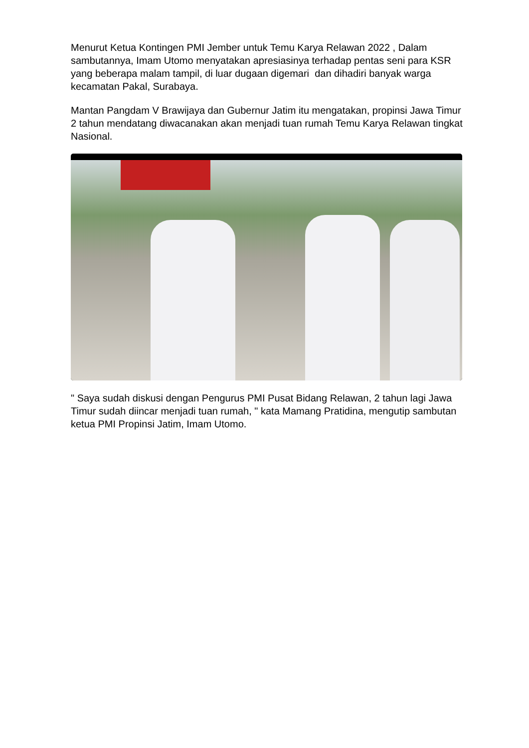Menurut Ketua Kontingen PMI Jember untuk Temu Karya Relawan 2022 , Dalam sambutannya, Imam Utomo menyatakan apresiasinya terhadap pentas seni para KSR yang beberapa malam tampil, di luar dugaan digemari dan dihadiri banyak warga kecamatan Pakal, Surabaya.
Mantan Pangdam V Brawijaya dan Gubernur Jatim itu mengatakan, propinsi Jawa Timur 2 tahun mendatang diwacanakan akan menjadi tuan rumah Temu Karya Relawan tingkat Nasional.
" Saya sudah diskusi dengan Pengurus PMI Pusat Bidang Relawan, 2 tahun lagi Jawa Timur sudah diincar menjadi tuan rumah, " kata Mamang Pratidina, mengutip sambutan ketua PMI Propinsi Jatim, Imam Utomo.